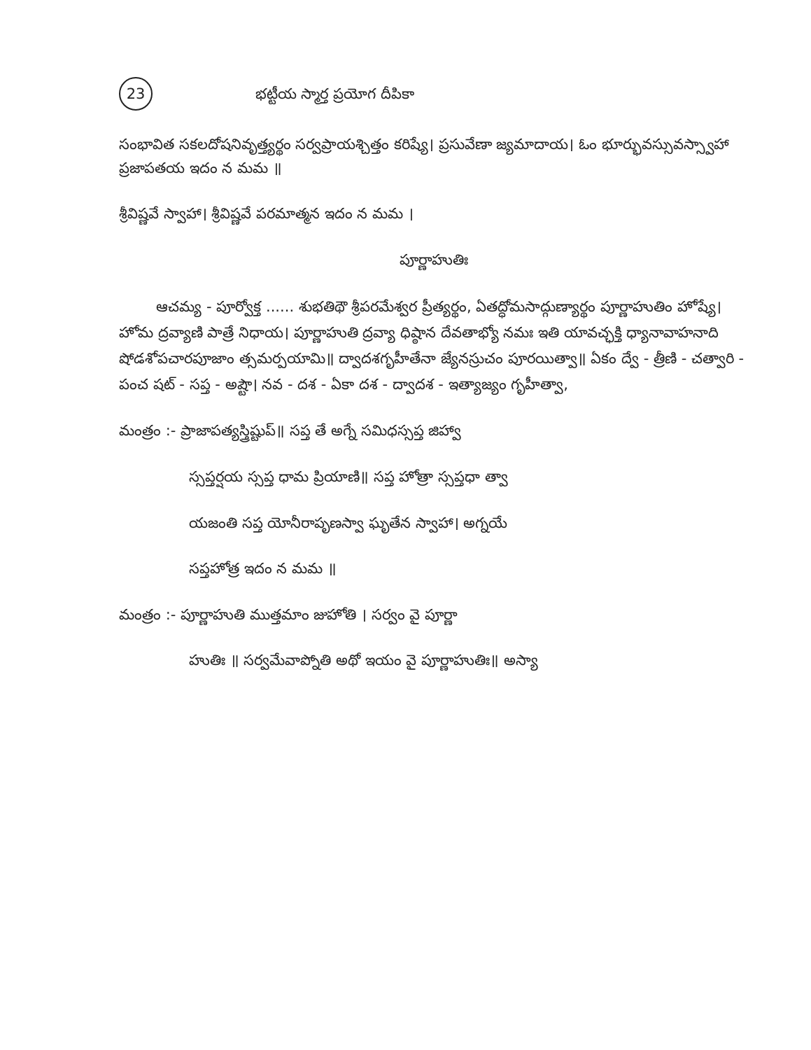23 భట్టీయ స్మార్త ప్రయోగ దీపికా
సంభావిత సకలదోషనివృత్త్యర్థం సర్వప్రాయశ్చిత్తం కరిష్యే। ప్రసువేణా జ్యమాదాయ। ఓం భూర్భువస్సువస్స్వాహా ప్రజాపతయ ఇదం న మమ ॥
శ్రీవిష్ణవే స్వాహా। శ్రీవిష్ణవే పరమాత్మన ఇదం న మమ ।
పూర్ణాహుతిః
ఆచమ్య - పూర్వోక్త ...... శుభతిథౌ శ్రీపరమేశ్వర ప్రీత్యర్థం, ఏతద్ధోమసాద్గుణ్యార్థం పూర్ణాహుతిం హోష్యే। హోమ ద్రవ్యాణి పాత్రే నిధాయ। పూర్ణాహుతి ద్రవ్యా ధిష్ఠాన దేవతాభ్యో నమః ఇతి యావచ్ఛక్తి ధ్యానావాహనాది షోడశోపచారపూజాం త్సమర్పయామి॥ ద్వాదశగృహీతేనా జ్యేనస్రుచం పూరయిత్వా॥ ఏకం ద్వే - త్రీణి - చత్వారి - పంచ షట్ - సప్త - అష్టౌ। నవ - దశ - ఏకా దశ - ద్వాదశ - ఇత్యాజ్యం గృహీత్వా,
మంత్రం :- ప్రాజాపత్యస్త్రిష్టుప్॥ సప్త తే అగ్నే సమిధస్సప్త జిహ్వా
స్సప్తర్షయ స్సప్త ధామ ప్రియాణి॥ సప్త హోత్రా స్సప్తధా త్వా
యజంతి సప్త యోనీరాపృణస్వా ఘృతేన స్వాహా। అగ్నయే
సప్తహోత్ర ఇదం న మమ ॥
మంత్రం :- పూర్ణాహుతి ముత్తమాం జుహోతి । సర్వం వై పూర్ణా
హుతిః ॥ సర్వమేవాప్నోతి అథో ఇయం వై పూర్ణాహుతిః॥ అస్యా